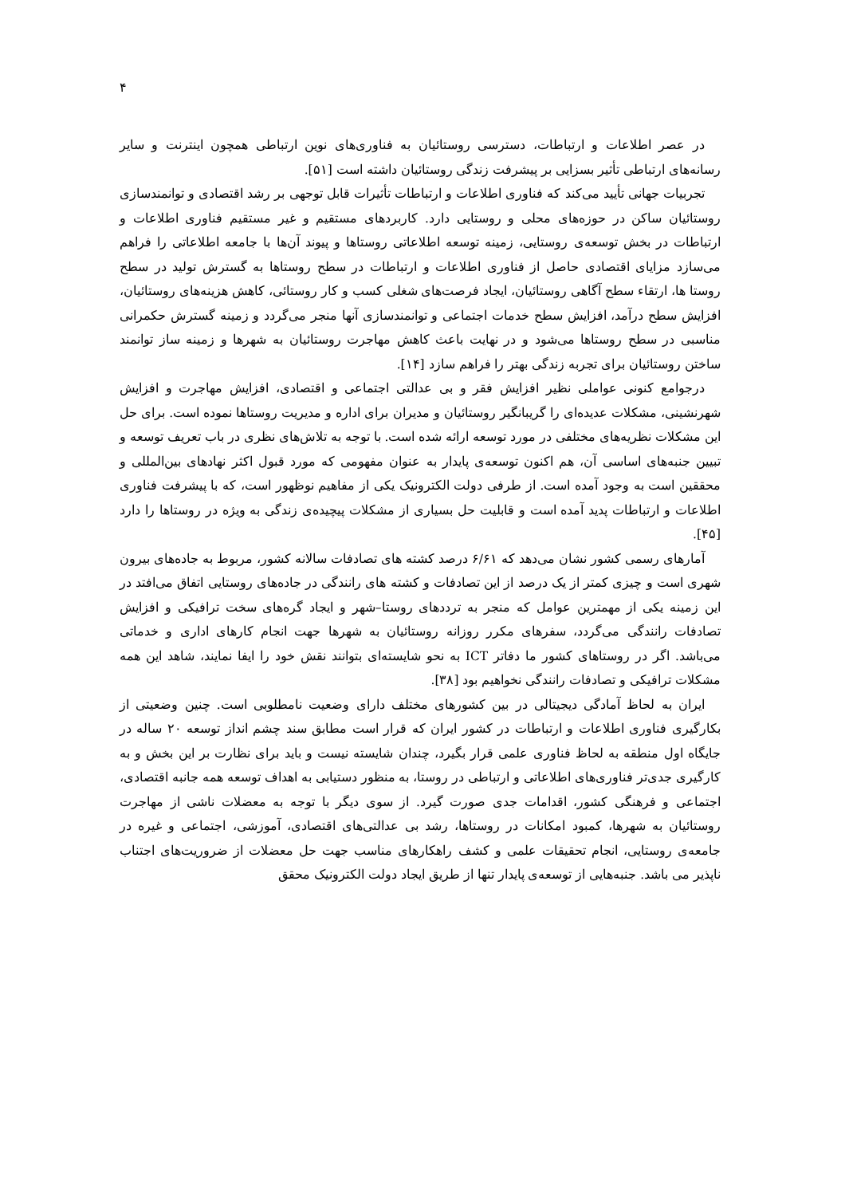۴
در عصر اطلاعات و ارتباطات، دسترسی روستائیان به فناوری‌های نوین ارتباطی همچون اینترنت و سایر رسانه‌های ارتباطی تأثیر بسزایی بر پیشرفت زندگی روستائیان داشته است [۵۱].
تجربیات جهانی تأیید می‌کند که فناوری اطلاعات و ارتباطات تأثیرات قابل توجهی بر رشد اقتصادی و توانمندسازی روستائیان ساکن در حوزه‌های محلی و روستایی دارد. کاربردهای مستقیم و غیر مستقیم فناوری اطلاعات و ارتباطات در بخش توسعه‌ی روستایی، زمینه توسعه اطلاعاتی روستاها و پیوند آن‌ها با جامعه اطلاعاتی را فراهم می‌سازد مزایای اقتصادی حاصل از فناوری اطلاعات و ارتباطات در سطح روستاها به گسترش تولید در سطح روستا ها، ارتقاء سطح آگاهی روستائیان، ایجاد فرصت‌های شغلی کسب و کار روستائی، کاهش هزینه‌های روستائیان، افزایش سطح درآمد، افزایش سطح خدمات اجتماعی و توانمندسازی آنها منجر می‌گردد و زمینه گسترش حکمرانی مناسبی در سطح روستاها می‌شود و در نهایت باعث کاهش مهاجرت روستائیان به شهرها و زمینه ساز توانمند ساختن روستائیان برای تجربه زندگی بهتر را فراهم سازد [۱۴].
درجوامع کنونی عواملی نظیر افزایش فقر و بی عدالتی اجتماعی و اقتصادی، افزایش مهاجرت و افزایش شهرنشینی، مشکلات عدیده‌ای را گریبانگیر روستائیان و مدیران برای اداره و مدیریت روستاها نموده است. برای حل این مشکلات نظریه‌های مختلفی در مورد توسعه ارائه شده است. با توجه به تلاش‌های نظری در باب تعریف توسعه و تبیین جنبه‌های اساسی آن، هم اکنون توسعه‌ی پایدار به عنوان مفهومی که مورد قبول اکثر نهادهای بین‌المللی و محققین است به وجود آمده است. از طرفی دولت الکترونیک یکی از مفاهیم نوظهور است، که با پیشرفت فناوری اطلاعات و ارتباطات پدید آمده است و قابلیت حل بسیاری از مشکلات پیچیده‌ی زندگی به ویژه در روستاها را دارد [۴۵].
آمارهای رسمی کشور نشان می‌دهد که ۶/۶۱ درصد کشته های تصادفات سالانه کشور، مربوط به جاده‌های بیرون شهری است و چیزی کمتر از یک درصد از این تصادفات و کشته های رانندگی در جاده‌های روستایی اتفاق می‌افتد در این زمینه یکی از مهمترین عوامل که منجر به ترددهای روستا–شهر و ایجاد گره‌های سخت ترافیکی و افزایش تصادفات رانندگی می‌گردد، سفرهای مکرر روزانه روستائیان به شهرها جهت انجام کارهای اداری و خدماتی می‌باشد. اگر در روستاهای کشور ما دفاتر ICT به نحو شایسته‌ای بتوانند نقش خود را ایفا نمایند، شاهد این همه مشکلات ترافیکی و تصادفات رانندگی نخواهیم بود [۳۸].
ایران به لحاظ آمادگی دیجیتالی در بین کشورهای مختلف دارای وضعیت نامطلوبی است. چنین وضعیتی از بکارگیری فناوری اطلاعات و ارتباطات در کشور ایران که قرار است مطابق سند چشم انداز توسعه ۲۰ ساله در جایگاه اول منطقه به لحاظ فناوری علمی قرار بگیرد، چندان شایسته نیست و باید برای نظارت بر این بخش و به کارگیری جدی‌تر فناوری‌های اطلاعاتی و ارتباطی در روستا، به منظور دستیابی به اهداف توسعه همه جانبه اقتصادی، اجتماعی و فرهنگی کشور، اقدامات جدی صورت گیرد. از سوی دیگر با توجه به معضلات ناشی از مهاجرت روستائیان به شهرها، کمبود امکانات در روستاها، رشد بی عدالتی‌های اقتصادی، آموزشی، اجتماعی و غیره در جامعه‌ی روستایی، انجام تحقیقات علمی و کشف راهکارهای مناسب جهت حل معضلات از ضروریت‌های اجتناب ناپذیر می باشد. جنبه‌هایی از توسعه‌ی پایدار تنها از طریق ایجاد دولت الکترونیک محقق